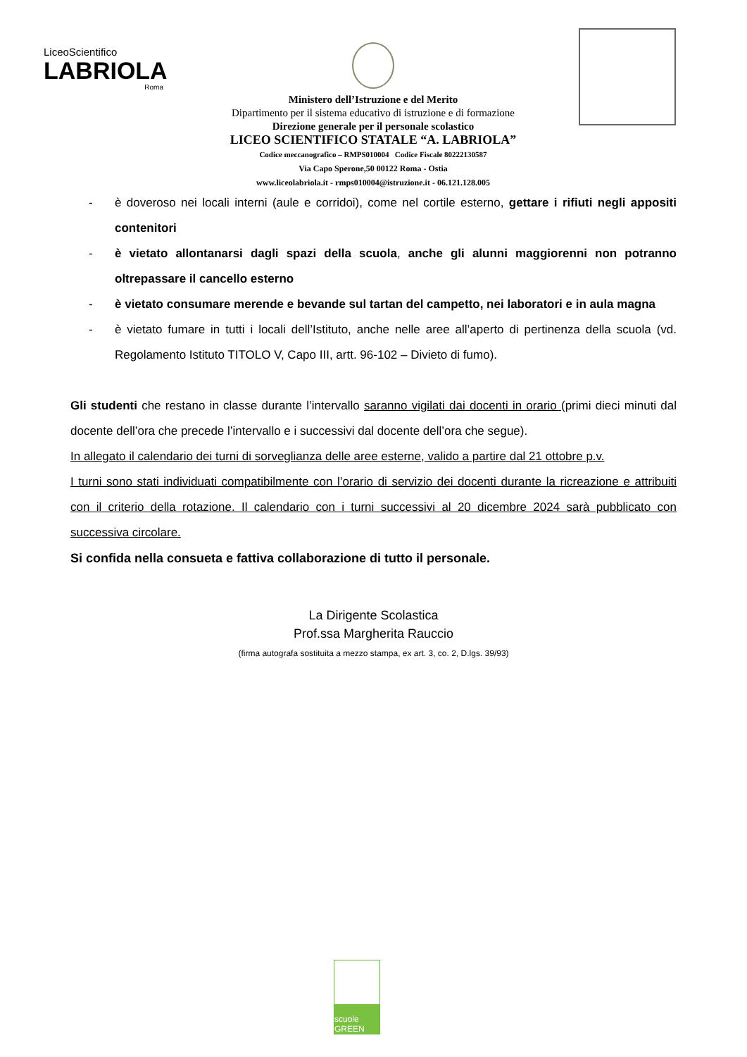LiceoScientifico
LABRIOLA
Roma
Ministero dell’Istruzione e del Merito
Dipartimento per il sistema educativo di istruzione e di formazione
Direzione generale per il personale scolastico
LICEO SCIENTIFICO STATALE “A. LABRIOLA”
Codice meccanografico – RMPS010004 Codice Fiscale 80222130587
Via Capo Sperone,50 00122 Roma - Ostia
www.liceolabriola.it - rmps010004@istruzione.it - 06.121.128.005
- è doveroso nei locali interni (aule e corridoi), come nel cortile esterno, gettare i rifiuti negli appositi contenitori
- è vietato allontanarsi dagli spazi della scuola, anche gli alunni maggiorenni non potranno oltrepassare il cancello esterno
- è vietato consumare merende e bevande sul tartan del campetto, nei laboratori e in aula magna
- è vietato fumare in tutti i locali dell’Istituto, anche nelle aree all’aperto di pertinenza della scuola (vd. Regolamento Istituto TITOLO V, Capo III, artt. 96-102 – Divieto di fumo).
Gli studenti che restano in classe durante l’intervallo saranno vigilati dai docenti in orario (primi dieci minuti dal docente dell’ora che precede l’intervallo e i successivi dal docente dell’ora che segue).
In allegato il calendario dei turni di sorveglianza delle aree esterne, valido a partire dal 21 ottobre p.v.
I turni sono stati individuati compatibilmente con l’orario di servizio dei docenti durante la ricreazione e attribuiti con il criterio della rotazione. Il calendario con i turni successivi al 20 dicembre 2024 sarà pubblicato con successiva circolare.
Si confida nella consueta e fattiva collaborazione di tutto il personale.
La Dirigente Scolastica
Prof.ssa Margherita Rauccio
(firma autografa sostituita a mezzo stampa, ex art. 3, co. 2, D.lgs. 39/93)
scuole GREEN